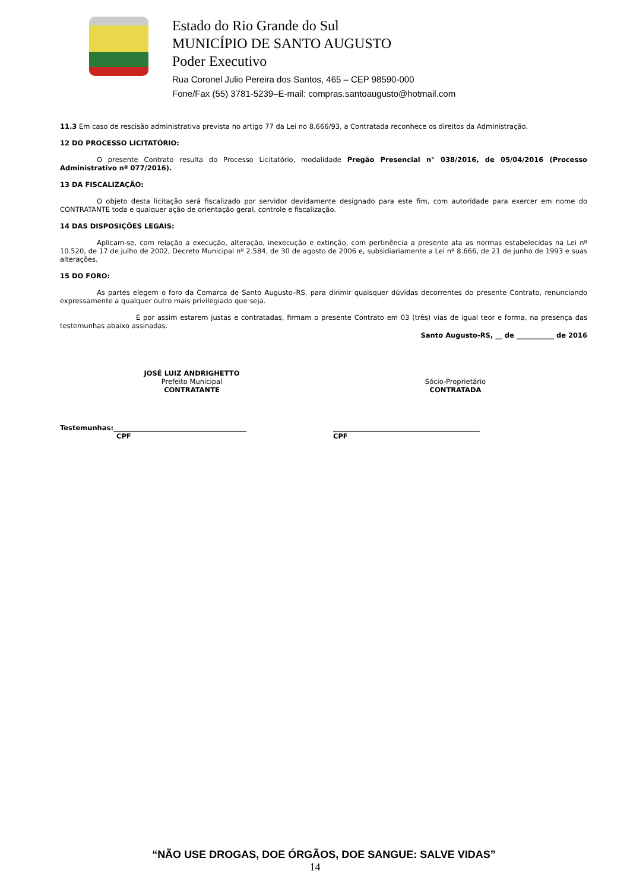Estado do Rio Grande do Sul
MUNICÍPIO DE SANTO AUGUSTO
Poder Executivo
Rua Coronel Julio Pereira dos Santos, 465 – CEP 98590-000
Fone/Fax (55) 3781-5239–E-mail: compras.santoaugusto@hotmail.com
11.3 Em caso de rescisão administrativa prevista no artigo 77 da Lei no 8.666/93, a Contratada reconhece os direitos da Administração.
12 DO PROCESSO LICITATÓRIO:
O presente Contrato resulta do Processo Licitatório, modalidade Pregão Presencial n° 038/2016, de 05/04/2016 (Processo Administrativo nº 077/2016).
13 DA FISCALIZAÇÃO:
O objeto desta licitação será fiscalizado por servidor devidamente designado para este fim, com autoridade para exercer em nome do CONTRATANTE toda e qualquer ação de orientação geral, controle e fiscalização.
14 DAS DISPOSIÇÕES LEGAIS:
Aplicam-se, com relação a execução, alteração, inexecução e extinção, com pertinência a presente ata as normas estabelecidas na Lei nº 10.520, de 17 de julho de 2002, Decreto Municipal nº 2.584, de 30 de agosto de 2006 e, subsidiariamente a Lei nº 8.666, de 21 de junho de 1993 e suas alterações.
15 DO FORO:
As partes elegem o foro da Comarca de Santo Augusto–RS, para dirimir quaisquer dúvidas decorrentes do presente Contrato, renunciando expressamente a qualquer outro mais privilegiado que seja.
E por assim estarem justas e contratadas, firmam o presente Contrato em 03 (três) vias de igual teor e forma, na presença das testemunhas abaixo assinadas.
Santo Augusto-RS, __ de ___________ de 2016
JOSÉ LUIZ ANDRIGHETTO
Prefeito Municipal
CONTRATANTE
Sócio-Proprietário
CONTRATADA
Testemunhas:_______________________________________
CPF
___________________________________________
CPF
“NÃO USE DROGAS, DOE ÓRGÃOS, DOE SANGUE: SALVE VIDAS”
14